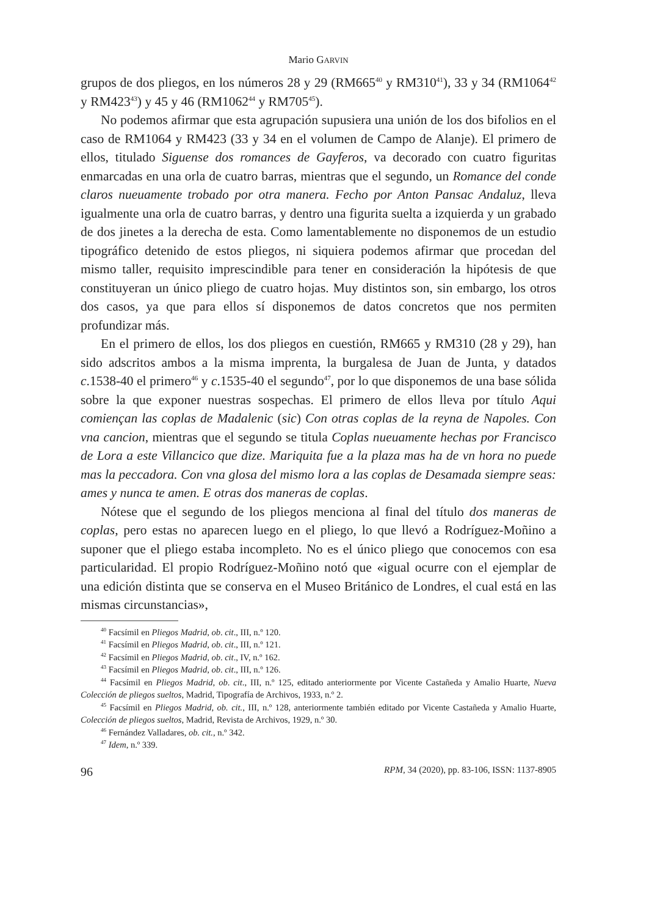Mario GARVIN
grupos de dos pliegos, en los números 28 y 29 (RM665<sup>40</sup> y RM310<sup>41</sup>), 33 y 34 (RM1064<sup>42</sup> y RM423<sup>43</sup>) y 45 y 46 (RM1062<sup>44</sup> y RM705<sup>45</sup>).
No podemos afirmar que esta agrupación supusiera una unión de los dos bifolios en el caso de RM1064 y RM423 (33 y 34 en el volumen de Campo de Alanje). El primero de ellos, titulado Siguense dos romances de Gayferos, va decorado con cuatro figuritas enmarcadas en una orla de cuatro barras, mientras que el segundo, un Romance del conde claros nueuamente trobado por otra manera. Fecho por Anton Pansac Andaluz, lleva igualmente una orla de cuatro barras, y dentro una figurita suelta a izquierda y un grabado de dos jinetes a la derecha de esta. Como lamentablemente no disponemos de un estudio tipográfico detenido de estos pliegos, ni siquiera podemos afirmar que procedan del mismo taller, requisito imprescindible para tener en consideración la hipótesis de que constituyeran un único pliego de cuatro hojas. Muy distintos son, sin embargo, los otros dos casos, ya que para ellos sí disponemos de datos concretos que nos permiten profundizar más.
En el primero de ellos, los dos pliegos en cuestión, RM665 y RM310 (28 y 29), han sido adscritos ambos a la misma imprenta, la burgalesa de Juan de Junta, y datados c.1538-40 el primero<sup>46</sup> y c.1535-40 el segundo<sup>47</sup>, por lo que disponemos de una base sólida sobre la que exponer nuestras sospechas. El primero de ellos lleva por título Aqui comiençan las coplas de Madalenic (sic) Con otras coplas de la reyna de Napoles. Con vna cancion, mientras que el segundo se titula Coplas nueuamente hechas por Francisco de Lora a este Villancico que dize. Mariquita fue a la plaza mas ha de vn hora no puede mas la peccadora. Con vna glosa del mismo lora a las coplas de Desamada siempre seas: ames y nunca te amen. E otras dos maneras de coplas.
Nótese que el segundo de los pliegos menciona al final del título dos maneras de coplas, pero estas no aparecen luego en el pliego, lo que llevó a Rodríguez-Moñino a suponer que el pliego estaba incompleto. No es el único pliego que conocemos con esa particularidad. El propio Rodríguez-Moñino notó que «igual ocurre con el ejemplar de una edición distinta que se conserva en el Museo Británico de Londres, el cual está en las mismas circunstancias»,
<sup>40</sup> Facsímil en Pliegos Madrid, ob. cit., III, n.º 120.
<sup>41</sup> Facsímil en Pliegos Madrid, ob. cit., III, n.º 121.
<sup>42</sup> Facsímil en Pliegos Madrid, ob. cit., IV, n.º 162.
<sup>43</sup> Facsímil en Pliegos Madrid, ob. cit., III, n.º 126.
<sup>44</sup> Facsímil en Pliegos Madrid, ob. cit., III, n.º 125, editado anteriormente por Vicente Castañeda y Amalio Huarte, Nueva Colección de pliegos sueltos, Madrid, Tipografía de Archivos, 1933, n.º 2.
<sup>45</sup> Facsímil en Pliegos Madrid, ob. cit., III, n.º 128, anteriormente también editado por Vicente Castañeda y Amalio Huarte, Colección de pliegos sueltos, Madrid, Revista de Archivos, 1929, n.º 30.
<sup>46</sup> Fernández Valladares, ob. cit., n.º 342.
<sup>47</sup> Idem, n.º 339.
96 RPM, 34 (2020), pp. 83-106, ISSN: 1137-8905